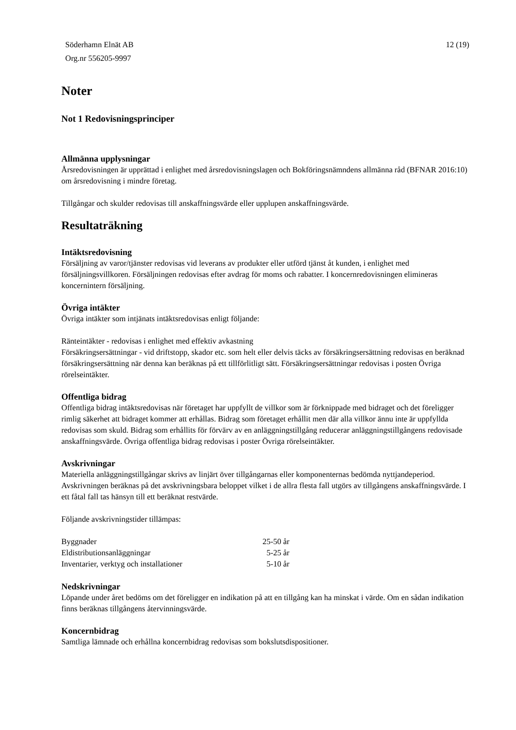Söderhamn Elnät AB
Org.nr 556205-9997
12 (19)
Noter
Not 1 Redovisningsprinciper
Allmänna upplysningar
Årsredovisningen är upprättad i enlighet med årsredovisningslagen och Bokföringsnämndens allmänna råd (BFNAR 2016:10) om årsredovisning i mindre företag.
Tillgångar och skulder redovisas till anskaffningsvärde eller upplupen anskaffningsvärde.
Resultaträkning
Intäktsredovisning
Försäljning av varor/tjänster redovisas vid leverans av produkter eller utförd tjänst åt kunden, i enlighet med försäljningsvillkoren. Försäljningen redovisas efter avdrag för moms och rabatter. I koncernredovisningen elimineras koncernintern försäljning.
Övriga intäkter
Övriga intäkter som intjänats intäktsredovisas enligt följande:
Ränteintäkter - redovisas i enlighet med effektiv avkastning
Försäkringsersättningar - vid driftstopp, skador etc. som helt eller delvis täcks av försäkringsersättning redovisas en beräknad försäkringsersättning när denna kan beräknas på ett tillförlitligt sätt. Försäkringsersättningar redovisas i posten Övriga rörelseintäkter.
Offentliga bidrag
Offentliga bidrag intäktsredovisas när företaget har uppfyllt de villkor som är förknippade med bidraget och det föreligger rimlig säkerhet att bidraget kommer att erhållas. Bidrag som företaget erhållit men där alla villkor ännu inte är uppfyllda redovisas som skuld. Bidrag som erhållits för förvärv av en anläggningstillgång reducerar anläggningstillgångens redovisade anskaffningsvärde. Övriga offentliga bidrag redovisas i poster Övriga rörelseintäkter.
Avskrivningar
Materiella anläggningstillgångar skrivs av linjärt över tillgångarnas eller komponenternas bedömda nyttjandeperiod. Avskrivningen beräknas på det avskrivningsbara beloppet vilket i de allra flesta fall utgörs av tillgångens anskaffningsvärde. I ett fåtal fall tas hänsyn till ett beräknat restvärde.
Följande avskrivningstider tillämpas:
| Byggnader | 25-50 år |
| Eldistributionsanläggningar | 5-25 år |
| Inventarier, verktyg och installationer | 5-10 år |
Nedskrivningar
Löpande under året bedöms om det föreligger en indikation på att en tillgång kan ha minskat i värde. Om en sådan indikation finns beräknas tillgångens återvinningsvärde.
Koncernbidrag
Samtliga lämnade och erhållna koncernbidrag redovisas som bokslutsdispositioner.